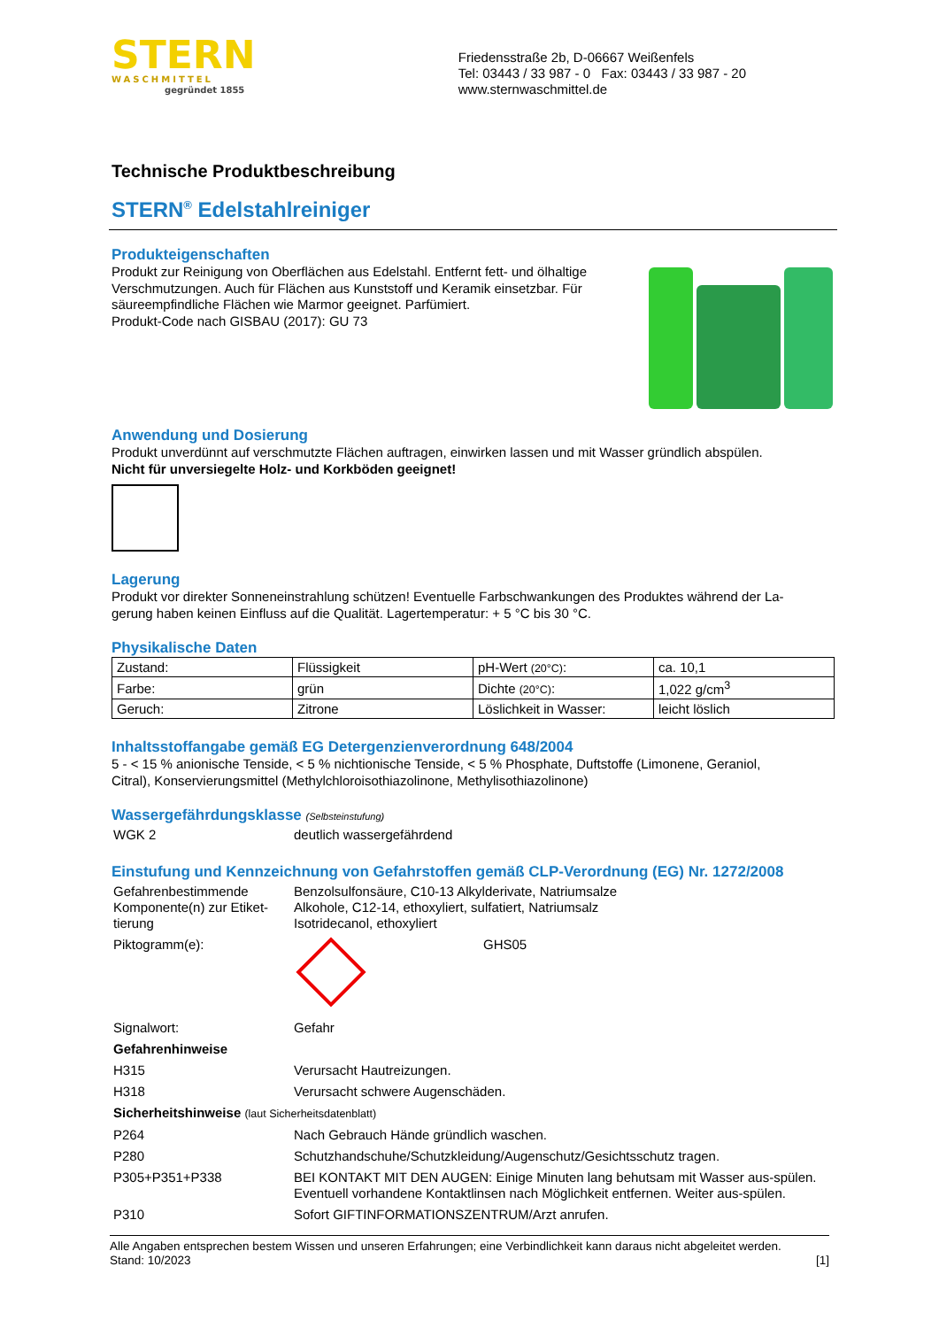STERN
WASCHMITTEL
gegründet 1855
Friedensstraße 2b, D-06667 Weißenfels
Tel: 03443 / 33 987 - 0 Fax: 03443 / 33 987 - 20
www.sternwaschmittel.de
Technische Produktbeschreibung
STERN<sup>®</sup> Edelstahlreiniger
Produkteigenschaften
Produkt zur Reinigung von Oberflächen aus Edelstahl. Entfernt fett- und ölhaltige
Verschmutzungen. Auch für Flächen aus Kunststoff und Keramik einsetzbar. Für
säureempfindliche Flächen wie Marmor geeignet. Parfümiert.
Produkt-Code nach GISBAU (2017): GU 73
Anwendung und Dosierung
Produkt unverdünnt auf verschmutzte Flächen auftragen, einwirken lassen und mit Wasser gründlich abspülen.
Nicht für unversiegelte Holz- und Korkböden geeignet!
Lagerung
Produkt vor direkter Sonneneinstrahlung schützen! Eventuelle Farbschwankungen des Produktes während der La-
gerung haben keinen Einfluss auf die Qualität. Lagertemperatur: + 5 °C bis 30 °C.
Physikalische Daten
| Zustand: | Flüssigkeit | pH-Wert (20°C) : | ca. 10,1 |
| Farbe: | grün | Dichte (20°C) : | 1,022 g/cm<sup>3</sup> |
| Geruch: | Zitrone | Löslichkeit in Wasser: | leicht löslich |
Inhaltsstoffangabe gemäß EG Detergenzienverordnung 648/2004
5 - < 15 % anionische Tenside, < 5 % nichtionische Tenside, < 5 % Phosphate, Duftstoffe (Limonene, Geraniol,
Citral), Konservierungsmittel (Methylchloroisothiazolinone, Methylisothiazolinone)
Wassergefährdungsklasse (Selbsteinstufung)
| WGK 2 | deutlich wassergefährdend |
Einstufung und Kennzeichnung von Gefahrstoffen gemäß CLP-Verordnung (EG) Nr. 1272/2008
| Gefahrenbestimmende Komponente(n) zur Etiket-tierung | Benzolsulfonsäure, C10-13 Alkylderivate, Natriumsalze Alkohole, C12-14, ethoxyliert, sulfatiert, Natriumsalz Isotridecanol, ethoxyliert |
| Piktogramm(e): | GHS05 |
| Signalwort: | Gefahr |
| Gefahrenhinweise | |
| H315 | Verursacht Hautreizungen. |
| H318 | Verursacht schwere Augenschäden. |
| Sicherheitshinweise (laut Sicherheitsdatenblatt) | |
| P264 | Nach Gebrauch Hände gründlich waschen. |
| P280 | Schutzhandschuhe/Schutzkleidung/Augenschutz/Gesichtsschutz tragen. |
| P305+P351+P338 | BEI KONTAKT MIT DEN AUGEN: Einige Minuten lang behutsam mit Wasser aus-spülen. Eventuell vorhandene Kontaktlinsen nach Möglichkeit entfernen. Weiter aus-spülen. |
| P310 | Sofort GIFTINFORMATIONSZENTRUM/Arzt anrufen. |
Alle Angaben entsprechen bestem Wissen und unseren Erfahrungen; eine Verbindlichkeit kann daraus nicht abgeleitet werden.
Stand: 10/2023 [1]